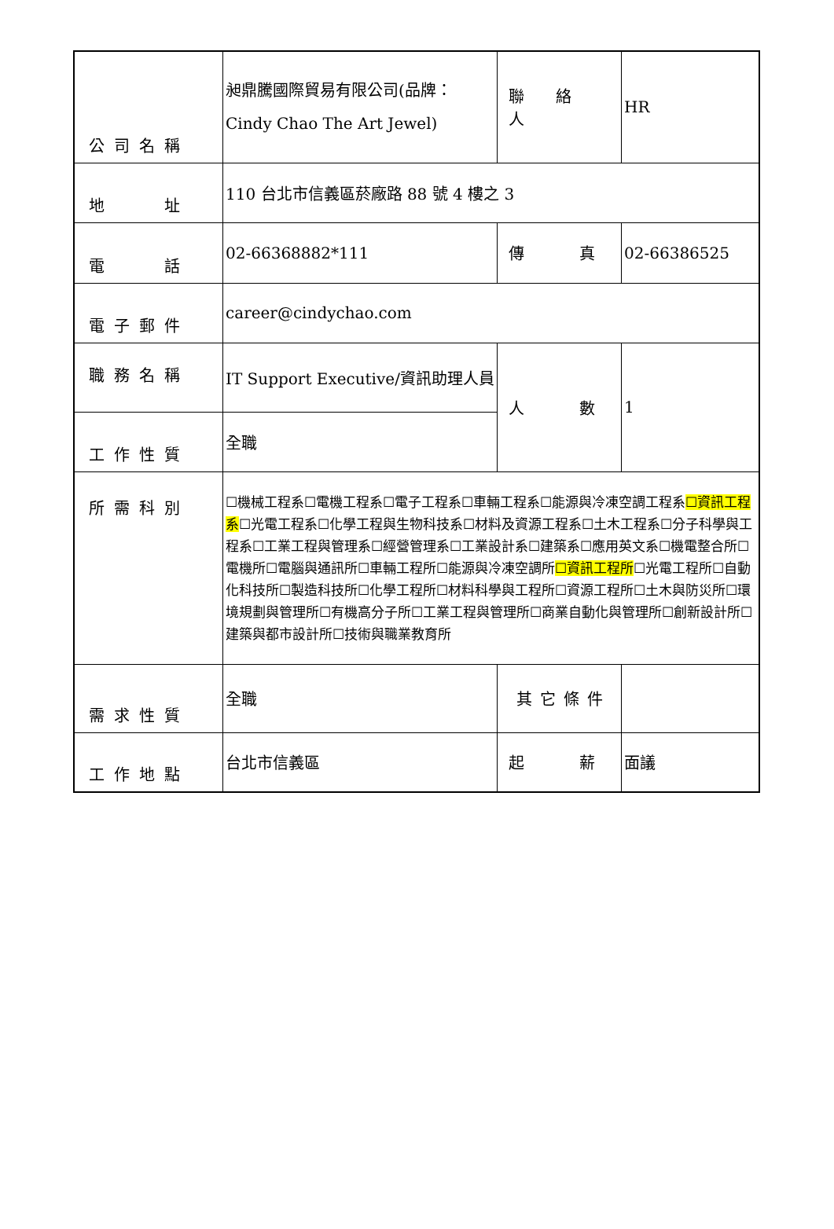| 公司名稱 | 昶鼎騰國際貿易有限公司(品牌：Cindy Chao The Art Jewel) | 聯 絡 人 | HR |
| 地 址 | 110 台北市信義區菸廠路 88 號 4 樓之 3 | | |
| 電 話 | 02-66368882*111 | 傳 真 | 02-66386525 |
| 電子郵件 | career@cindychao.com | | |
| 職務名稱 | IT Support Executive/資訊助理人員 | 人 數 | 1 |
| 工作性質 | 全職 | | |
| 所需科別 | ☐機械工程系☐電機工程系☐電子工程系☐車輛工程系☐能源與冷凍空調工程系 ☐資訊工程系 ☐光電工程系☐化學工程與生物科技系☐材料及資源工程系☐土木工程系☐分子科學與工程系☐工業工程與管理系☐經營管理系☐工業設計系☐建築系☐應用英文系☐機電整合所☐電機所☐電腦與通訊所☐車輛工程所☐能源與冷凍空調所 ☐資訊工程所 ☐光電工程所☐自動化科技所☐製造科技所☐化學工程所☐材料科學與工程所☐資源工程所☐土木與防災所☐環境規劃與管理所☐有機高分子所☐工業工程與管理所☐商業自動化與管理所☐創新設計所☐建築與都市設計所☐技術與職業教育所 | | |
| 需求性質 | 全職 | 其它條件 | |
| 工作地點 | 台北市信義區 | 起 薪 | 面議 |